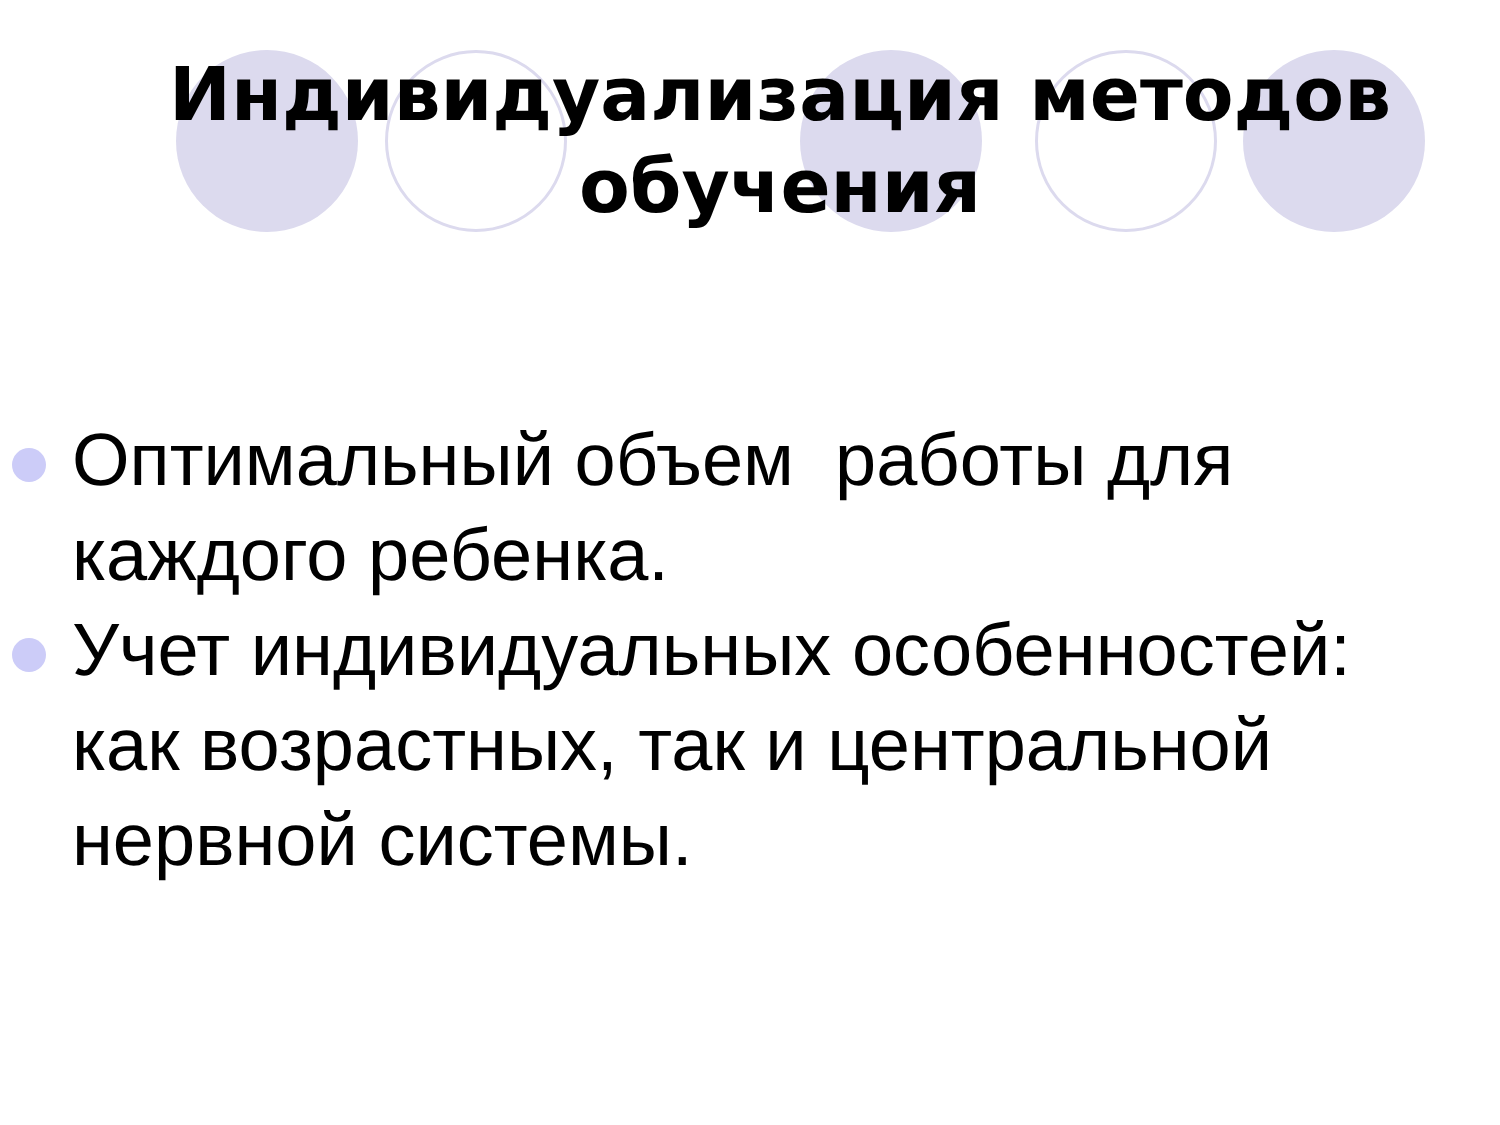Индивидуализация методов
обучения
Оптимальный объем работы для каждого ребенка.
Учет индивидуальных особенностей: как возрастных, так и центральной нервной системы.